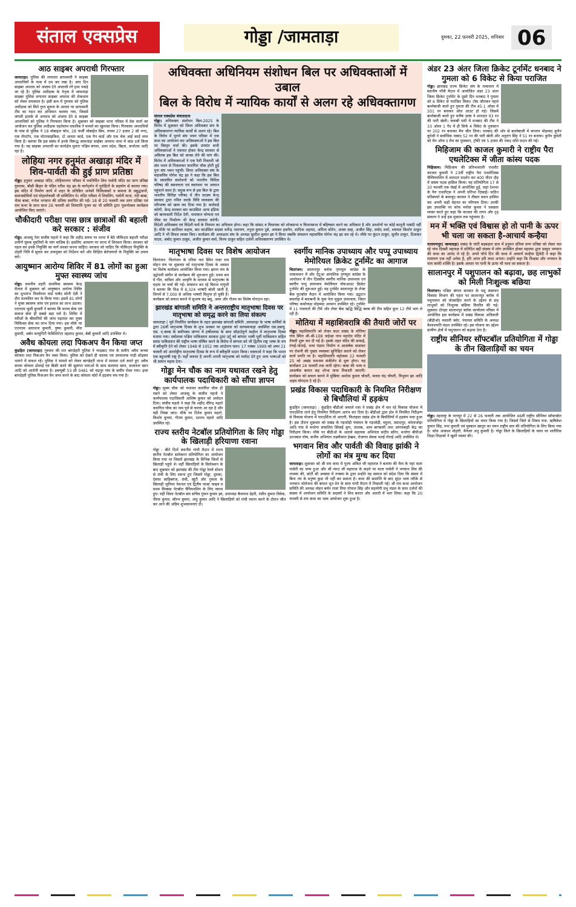संताल एक्सप्रेस
गोड्डा /जामताड़ा
दुमका, 22 फ़रवरी 2025, शनिवार
06
आठ साइबर अपराधी गिरफ्तार
जामताड़ा। पुलिस की लगातार छापामारी ने साइबर अपराधियों के नाक में दम कर रखा है। आए दिन साइबर अपराध को अंजाम देते अपराधी रंगे हाथ पकड़े जा रहे हैं। पुलिस अधीक्षक के नेतृत्व में जामताड़ा साइबर पुलिस लगातार साइबर अपराध की रोकथाम को लेकर प्रयासरत है। इसी क्रम में गुरुवार को पुलिस अधीक्षक को मिले गुप्त सूचना के आधार पर छापामारी टीम का गठन कर अभियान चलाया गया, जिसमें जंगली इलाके से अपराध को अंजाम देते 8 साइबर अपराधियों को पुलिस ने गिरफ्तार किया है। शुक्रवार को साइबर थाना परिसर में प्रेस वार्ता का आयोजन कर पुलिस अधीक्षक एहतेशाम वकारिब ने मामले का खुलासा किया। गिरफ्तार अपराधियों के पास से पुलिस ने 18 मोबाइल फोन, 28 फर्जी मोबाईल सिम, रुपया 27 हजार 2 सौ नगद, एक लैपटॉप, एक मोटरसाइकिल, दो आधार कार्ड, एक पैन कार्ड और एक चेक आई कार्ड जप्त किया है। बताया कि इस संबंध में इनके विरूद्ध जामताड़ा साईबर अपराध थाना में कांड दर्ज किया गया है। यह साइबर अपराधी का कार्यक्षेत्र मुलतः पश्चिम बंगाल, उत्तर प्रदेश, बिहार, कर्नाटक आदि रहा है।
लोहिया नगर हनुमंत अखाड़ा मंदिर में शिव-पार्वती की हुई प्राण प्रतिष्ठा
गोड्डा। हनुमंत अखाड़ा मंदिर, लोहियानगर परिसर में नवनिर्मित शिव पार्वती मंदिर का प्राण प्रतिष्ठा गुरुधाम, बौसी बिहार के पंडित रतीश चंद्र झा के मार्गदर्शन में पुरोहितों के सहयोग से कराया गया। इस मंदिर में निर्माण कार्य में शहर के प्रतिष्ठित अनेकों चिकित्सकों व समाज के प्रबुद्धजनों, समाजसेवियों एवं मोहल्लेवासी भी सम्मिलित थे। मंदिर परिसर में शिवलिंग, पार्वती माता, नंदी बाबा, भैरव बाबा, गणेश भगवान की प्रतिमा स्थापित की गई। 18 से 20 फरवरी तक प्राण प्रतिष्ठा एवं राम कथा के साथ साथ 26 फरवरी को शिवरात्रि पूजन का भी समिति द्वारा पूजनोत्सव कार्यक्रम आयोजित किए जाएंगे।
चौकीदारी परीक्षा पास छात्र छात्राओं की बहाली करे सरकार : संजीव
गोड्डा। आजसू नेता संजीव महतो ने कहा कि शहीद स्तम्भ पर धरना में बैठे चौकिदार बहाली परीक्षा उत्तीर्ण युवक युवतियों के मांग वाजिब है। इसलिए आमरण पर धरना में शिरकत किया। सरकार को पहल कर इनके नियुक्ति का मार्ग प्रशस्त करना चाहिए। सरकार को चाहिए कि चौकिदार नियुक्ति के दोहरी निति में सुधार कर उपायुक्त को निर्देशन करें और शिक्षित बेरोजगारों के नियुक्ति का उपाय करें।
आयुष्मान आरोग्य शिविर में 81 लोगों का हुआ मुफ्त स्वास्थ्य जांच
गोड्डा। स्थानीय शहरी प्राथमिक स्वास्थ्य केन्द्र रौतारा में शुक्रवार को आयुष्मान आरोग्य शिविर का शुभारंभ निवर्तमान वार्ड पार्षद सोनी देवी ने दीप प्रज्वलित कर के किया गया। इसमें 81 लोगों ने मुफ्त स्वास्थ्य जांच एवं इलाज का लाभ उठाया। एएनएम जुली कुमारी ने बताया कि मानव सेवा एवं समाज सेवा ही सबसे बड़ा धर्म है। शिविर में मरीजों के बीमारियों की जांच पड़ताल कर मुफ्त चिकित्सा सेवा का लाभ दिया गया। इस मौके पर एएनएम आराधना कुमारी, पुष्पा कुमारी, मीरा कुमारी, अर्बन कम्युनिटी फेसिलिटेटर प्रहलाद कुमार, बेबी कुमारी आदि उपस्थित थे।
अवैध कोयला लदा पिकअप वैन किया जप्त
कुंडहित (जामताड़ा) गुरुवार की रात बाग़डेहरी पुलिस ने चन्द्रबाद गांव के समीप अवैध कच्चा कोयला लदा पिकअप वैन जब्त किया। पुलिस को देखते ही चालक एवं उपचालक गाड़ी छोड़कर भागने में सफल रहे। पुलिस ने मामले को लेकर बागडेहरी थाना में मामला दर्ज करते हुए अवैध कच्चा कोयला ढोलाई एवं बिक्री करने की सुसंगत धाराओं के साथ सलामत खान, सजारुल खान आदि को आरोपी बनाया है। डब्ल्यूबी 53 सी 0481 को चंद्रपुर गांव के समीप रोका गया। इधर बागडेहरी पुलिस पिकअप वैन जप्त करने के बाद कोयला चोरों में हड़कंप मच गया है।
अधिवक्ता अधिनियम संशोधन बिल पर अधिवक्ताओं में उबाल
बिल के विरोध में न्यायिक कार्यों से अलग रहे अधिवक्तागण
संताल एक्सप्रेस संवाददाता
गोड्डा। अधिवक्ता संशोधन बिल-2025 के विरोध में शुक्रवार को जिला अधिवक्ता संघ के अधिवक्तागण न्यायिक कार्यों से अलग रहे। बिल के विरोध में पुराने संघ भवन परिसर में एक सभा का आयोजन कर अधिवक्ताओं ने इस बिल पर विस्तृत चर्चा की। इसके उपरांत सभी अधिवक्ताओं ने एकमत होकर केन्द्र सरकार से अविलंब इस बिल को वापस लेने की मांग की। विरोध में अधिवक्ताओं ने एक रैली निकाली जो संघ भवन से निकलकर कारगिल चौक होती हुई पुनः संघ भवन पहुंची। जिला अधिवक्ता संघ के महासचिव योगेश चंद्र झा ने कहा कि इस बिल के प्रस्तावित संशोधनों को भारतीय विधिज्ञ परिषद की स्वायत्तता एवं स्वतंत्रता पर आघात पहुंचाने वाला है। प्रमुख रूप से इस बिल के द्वारा भारतीय विधिज्ञ परिषद में तीन सदस्य केन्द्र सरकार द्वारा नमित करके विधि व्यवसाय की परिभाषा को खत्म कर दिया गया है। कार्रवाई करेगी, केन्द्र सरकार बार काउंसिल आफ इंडिया को बाध्यकारी निर्देश देगी, नामांकन योग्यता एवं फीस का निर्धारण भी केन्द्र सरकार करेगी। विदेशी अधिवक्ता एवं विदेशी फर्म के नियमन का अधिकार होगा। कहा कि सांसद व विधायक को लोकसभा व विधानसभा में बहिष्कार करने का अधिकार है और उनलोगों पर कोई कानूनी पाबंदी नहीं है। मौके पर क्रातिधर सहाय, बार काउंसिल सदस्य धर्मेन्द्र नारायण, तनुज कुमार दुबे, अफसर हसनैन, शादिक अहमद, अनिता सोरेन, अजय साह, अजीत सिंह, प्रमोद शर्मा, श्यामल किशोर ठाकुर आदि ने भी विचार व्यक्त किए। कार्यक्रम की अध्यक्षता संघ के अध्यक्ष सुशील कुमार झा ने किया जबकि संचालन महासचिव योगेश चंद्र झा कर रहे थे। मौके पर कुंदन ठाकुर, सुधीर ठाकुर, दिवाकर यादव, अंबोद कुमार ठाकुर, अजीत कुमार वर्मा, विनय ठाकुर सहित दर्जनों अधिवक्तागण उपस्थित थे।
मातृभाषा दिवस पर विशेष आयोजन
चितरंजन: चितरंजन के एरिया चार स्थित राजा राम मोहन मंच पर शुक्रवार को मातृभाषा दिवस के अवसर पर विशेष कार्यक्रम आयोजित किया गया। झरना राय के उद्बोधनी संगीत से कार्यक्रम की शुरुआत हुई। प्रथम सत्र में गीत, कविता और आवृत्ति के माध्यम से मातृभाषा के महत्व पर चर्चा की गई। संचालन कर रहे विराज गांगुली ने बताया कि विश्व में 8,324 भाषाएँ बोली जाती हैं, जिनमें से 7,000 से अधिक भाषाएँ विलुप्त हो चुकी हैं। कार्यक्रम को सफल बनाने में सुभाष चंद्र बसु, अमर और गौतम का विशेष योगदान रहा।
झारखंड बांगाली समिति ने अन्तरराष्ट्रीय मातृभाषा दिवस पर मातृभाषा को समृद्ध करने का लिया संकल्प
जामताड़ा ( पूर्व निर्धारित कार्यक्रम के तहत झारखंड बांगाली समिति ,जामताड़ा के भाषा कर्मियों के द्वारा 26वीं मातृभाषा दिवस के शुभ अवसर पर शुक्रवार को कायस्थपाड़ा अवस्थित एस.डब्ल्यू. एस. ए.क्लब के समीपस्थ प्रांगण में हर्षोल्लास के साथ सौहार्दपूर्ण माहौल में मातृभाषा दिवस मनाया गया। सर्वप्रथम पश्चिम पाकिस्तान सरकार द्वारा उर्दू को बांगला भाषी पूर्वी पाकिस्तान सहित समग्र पाकिस्तान की राष्ट्रीय भाषा घोषित करने के विरोध में बांगला को भी द्वितीय राष्ट्र भाषा के रुप में स्वीकृति देने को लेकर 1948 से 1952 तक आंदोलन चला। 17 नवंबर 1999 को अमर 21 फरवरी को अंतर्राष्ट्रीय मातृभाषा दिवस के रूप में स्वीकृति प्रदान किया। वक्ताओं ने कहा कि भारत एक बहुभाषी राष्ट्र है। यहाँ जरुरत है अपनी अपनी मातृभाषा को मर्यादा देते हुए अन्य भाषाओं को भी समान महत्व देना।
गोड्डा मेन चौक का नाम यथावत रखने हेतु कार्यपालक पदाधिकारी को सौंपा ज्ञापन
गोड्डा। मुख्य चौक को यथावत कारगिल चौक ही रखने को लेकर आजसू के संजीव महतो ने कार्यपालक पदाधिकारी आशिष कुमार को आवेदन दिया। संजीव महतो ने कहा कि शहीद वीरेन्द्र महतो कारगिल चौक का नाम पूर्व से चलता आ रहा है और यही लिखा जाए। मौके पर दिनेश कुमार महतो, किशोर कुमार, गौतम कुमार, दशरथ महतो आदि उपस्थित रहे।
राज्य स्तरीय नेटबॉल प्रतियोगिता के लिए गोड्डा के खिलाड़ी हरियाणा रवाना
गोड्डा : बीते दिनों स्थानीय गांधी मैदान में राज्य स्तरीय नेटबॉल सलेक्शन प्रतियोगिता का आयोजन किया गया था जिसमें झारखंड के विभिन्न जिलों से खिलाड़ी पहुंचे थे। वहीं खिलाड़ियों के सिलेक्शन के बाद शुक्रवार को झारखंड की टीम गोड्डा रेलवे स्टेशन से रांची के लिए रवाना हुए जिसमें गोड्डा, दुमका, देवघर साहिबगंज, रांची, खूंटी और गुमला के खिलाड़ी जूनियर नेशनल एवं द्वितीय फास्ट फाइव व प्रथम मिक्सड नेटबॉल चैंपियनशिप के लिए रवाना हुए। वहीं जिला नेटबॉल संघ सचिव गुंजन कुमार झा, उपाध्यक्ष बैजनाथ डेहरी, रंजीत कुमार विवेक, नीरज कुमार, सौरभ कुमार, अंशु कुमार आदि ने खिलाड़ियों को रांची रवाना करने के दौरान जीत कर आने की अग्रिम शुभकामनाएं दी।
स्वर्गीय मानिक उपाध्याय और पप्पू उपाध्याय मेमोरियल क्रिकेट टूर्नामेंट का आगाज
चितरंजन। सालानपुर ब्लॉक तृणमूल कांग्रेस के तत्वावधान में और देंदुआ आंचलिक तृणमूल कांग्रेस के आयोजन में तीन दिवसीय स्वर्गीय मानिक उपाध्याय एवं स्वर्गीय पप्पू उपाध्याय मेमोरियल नॉकआउट क्रिकेट टूर्नामेंट की शुरुआत हुई। यह टूर्नामेंट सालानपुर के लेफ्ट बैंक फुटबॉल मैदान में आयोजित किया गया। उद्घाटन समारोह में बाराबनी के युवा नेता मुकुल उपाध्याय, जिला परिषद कर्माध्यक्ष मोहम्मद अरमान उपस्थित रहे। टूर्नामेंट में 11 पंचायतों की टीमें और लेफ्ट बैंक ऋद्धि सिद्धि क्लब की टीम सहित कुल 12 टीमें भाग ले रही हैं।
मोतिया में महाशिवरात्रि की तैयारी जोरों पर
गोड्डा। महाशिवरात्रि को लेकर सदर प्रखंड के मोतिया गांव स्थित श्री-श्री-108 जड़ेश्वर नाथ महादेव मंदिर में तैयारी शुरू कर दी गई है। इसके तहत मंदिर की सफाई, रंगाई-पोताई, भव्य पंडाल निर्माण व आकर्षक सजावट पर रोशनी की पुख्ता व्यवस्था सुनिश्चित कराने को लेकर कार्य प्रगति पर है। महाशिवरात्रि महोत्सव 22 फरवरी 25 को अखंड रामनाम संकीर्तन से शुरू होगा। यह कार्यक्रम 24 फरवरी तक जारी रहेगा। बाबा की भव्य व आकर्षक बारात सह शोभा यात्रा निकाली जाएगी। कार्यक्रम को सफल बनाने में मुखिया अशोक कुमार चौधरी, माधव चंद्र चौधरी, त्रिभुवन झा आदि अहम योगदान दे रहे हैं।
प्रखंड विकास पदाधिकारी के नियमित निरीक्षण से बिचौलियां में हड़कंप
कुंडहित (जामताड़ा) : कुंडहित बीडीओ जमाले रजा ने प्रखंड क्षेत्र में चल रहे विकास योजना में पारदर्शिता लाने हेतु नियमित निरीक्षण आरंभ कर दिया है। बीडीओ द्वारा क्षेत्र में नियमित निरीक्षण से विकास योजना में पारदर्शिता तो आएगी, फिलहाल प्रखंड क्षेत्र के बिचौलियों में हड़कंप मचा हुआ है। इस दौरान शुक्रवार को प्रखंड के गड़जोड़ी पंचायत के गड़जोड़ी, महुला, प्रसादपुर, कोलाजोड़ा आदि गांव में मनरेगा संचालित सिंचाई कूप, तालाब, आम बागवानी तथा आंगनबाड़ी केंद्र का निरीक्षण किया। मौके पर बीडीओ के अलावे सहायक अभियंता संदीप सोरेन, मनरेगा बीपीओ उज्जवल घोष, कनीय अभियंता लक्ष्मीकांत हेम्ब्रम, रोजगार सेवक मलई गोराई आदि उपस्थित थे।
भगवान शिव और पार्वती की विवाह झांकी ने लोगों का मंत्र मुग्ध कर दिया
जामताड़ा। शुक्रवार को श्री राम कथा में पूज्य अंकित जी महाराज ने बताया की मैना के यहां माता पार्वती का जन्म हुआ और श्री नारद जी महाराज के कहने पर माता पार्वती ने भगवान शिव की तपस्या की, छोटी सी अवस्था में तपस्या के द्वारा उन्होंने यह समाज को संदेश दिया कि संसार में बिना तप के मनुष्य कुछ भी नहीं कर सकता है। कथा की समाप्ति के बाद सुंदर भव्य तरीके से भगवान भोलेनाथ की बारात भूत प्रेत के साथ गांधी मैदान में निकाली गई। श्री राम कथा आयोजन समिति की अध्यक्ष मोहन बर्मन राजा निया गोपाल सिंह और सहयोगी प्रभु मंडल के साथ दर्जनों की संख्या में आयोजन समिति के सदस्यों ने शिव बारात और आरती में भाग लिया। कहा कि 20 फरवरी से राम कथा का भव्य आयोजन शुरू हुआ है।
अंडर 23 अंतर जिला क्रिकेट टूर्नामेंट धनबाद ने गुमला को 6 विकेट से किया पराजित
गोड्डा। झारखंड राज्य क्रिकेट संघ के तत्वाधान में स्थानीय गाँधी मैदान में आयोजित अंडर 23 अंतर जिला क्रिकेट टूर्नामेंट के दूसरे दिन धनबाद ने गुमला को 6 विकेट से पराजित किया। टॉस जीतकर पहले बल्लेबाजी करते हुए गुमला की टीम 45.1 ओवर में 201 रन बनाकर ऑल आउट हो गई। जिसमें बल्लेबाजी करते हुए मनीष उरांव ने शानदार 93 रन की पारी खेली। जवाबी पारी में धनबाद की टीम ने 33 ओवर 1 गेंद में ही सिर्फ 4 विकेट के नुकसान पर 202 रन बनाकर मैच जीत लिया। धनबाद की ओर से बल्लेबाजी में कप्तान मोहम्मद कुनैन कुरेशी ने सर्वाधिक नाबाद 52 रन की पारी खेली और अनुराग सिंह ने 51 रन बनाया। कुनैन कुरेशी को मैन ऑफ द मैच का पुरस्कार, ट्रॉफी एवं 5 हजार की नकद राशि प्रदान की गई।
मिहिजाम की काजल कुमारी ने राष्ट्रीय पैरा एथलेटिक्स में जीता कांस्य पदक
मिहिजाम। मिहिजाम की प्रतिभाशाली एथलीट काजल कुमारी ने 23वीं राष्ट्रीय पैरा एथलेटिक्स चैम्पियनशिप में शानदार प्रदर्शन कर 400 मीटर दौड़ में कांस्य पदक हासिल किया। यह प्रतियोगिता 17 से 20 फरवरी तक चेन्नई में आयोजित हुई, जहां देशभर के पैरा एथलीट्स ने अपनी प्रतिभा दिखाई। कठिन प्रतिस्पर्धा के बावजूद काजल ने तीसरा स्थान हासिल कर अपनी कड़ी मेहनत का परिणाम दिया। उनकी इस उपलब्धि पर कोच मनोज कुमार ने प्रसन्नता व्यक्त करते हुए कहा कि काजल की लगन और दृढ़ संकल्प ने उन्हें इस मुकाम तक पहुंचाया है।
मन में भक्ति एवं विश्वास हो तो पानी के ऊपर भी चला जा सकता है-आचार्य कन्हैया
नारायणपुर( जामताड़ा) प्रखंड के घांटी बड़बहाल ग्राम में हनुमत प्रतिमा प्राण प्रतिष्ठा को लेकर चल रहे पांच दिवसी महायज्ञ में प्रतिदिन बड़ी संख्या में लोग उपस्थित होकर महात्मा द्वारा प्रस्तुत भगवान की कथा का आनंद ले रहे हैं। अपने चौथे दिन की कथा में आचार्य कन्हैया द्विवेदी ने कहा कि रामायण एक नहीं अनेक हैं, हरि अनंत हरि कथा अनंता। उन्होंने कहा कि विश्वास और भगवान के नाम काफी शक्ति है। इसके आधार पर पानी के ऊपर भी चला जा सकता है।
सालानपुर में पशुपालन को बढ़ावा, छह लाभुकों को मिली निःशुल्क बछिया
चितरंजन। पश्चिम बंगाल सरकार के पशु संसाधन विकास विभाग की पहल पर सालानपुर ब्लॉक में पशुपालन को प्रोत्साहित करने के उद्देश्य से छह लाभुकों को निःशुल्क बछिया वितरित की गई। शुक्रवार दोपहर सालानपुर ब्लॉक कार्यालय परिसर में आयोजित इस कार्यक्रम में प्रखंड विकास अधिकारी (बीडीओ) रुसाली क्लेर, पंचायत समिति के अध्यक्ष कैलाशपति मंडल उपस्थित रहे। इस योजना का उद्देश्य ग्रामीण क्षेत्रों में पशुपालन को बढ़ावा देना है।
राष्ट्रीय सीनियर सॉफ्टबॉल प्रतियोगिता में गोड्डा के तीन खिलाड़ियों का चयन
गोड्डा। महाराष्ट्र के नागपुर में 22 से 26 फरवरी तक आयोजित 46वीं राष्ट्रीय सीनियर सॉफ्टबॉल प्रतियोगिता में गोड्डा के खिलाड़ियों का चयन किया गया है। जिसमें जिले से शिवम राज, ऋषिकेश कुमार सिंह, रुना कुमारी एवं मुस्कान खातून का चयन राष्ट्रीय स्तर की प्रतियोगिता के लिए किया गया है। कोच आकाश मोहंती, मैनेजर अनु कुमारी है। गोड्डा जिले के खिलाड़ियों के चयन पर शारीरिक शिक्षा शिक्षकों ने खुशी व्यक्त की।